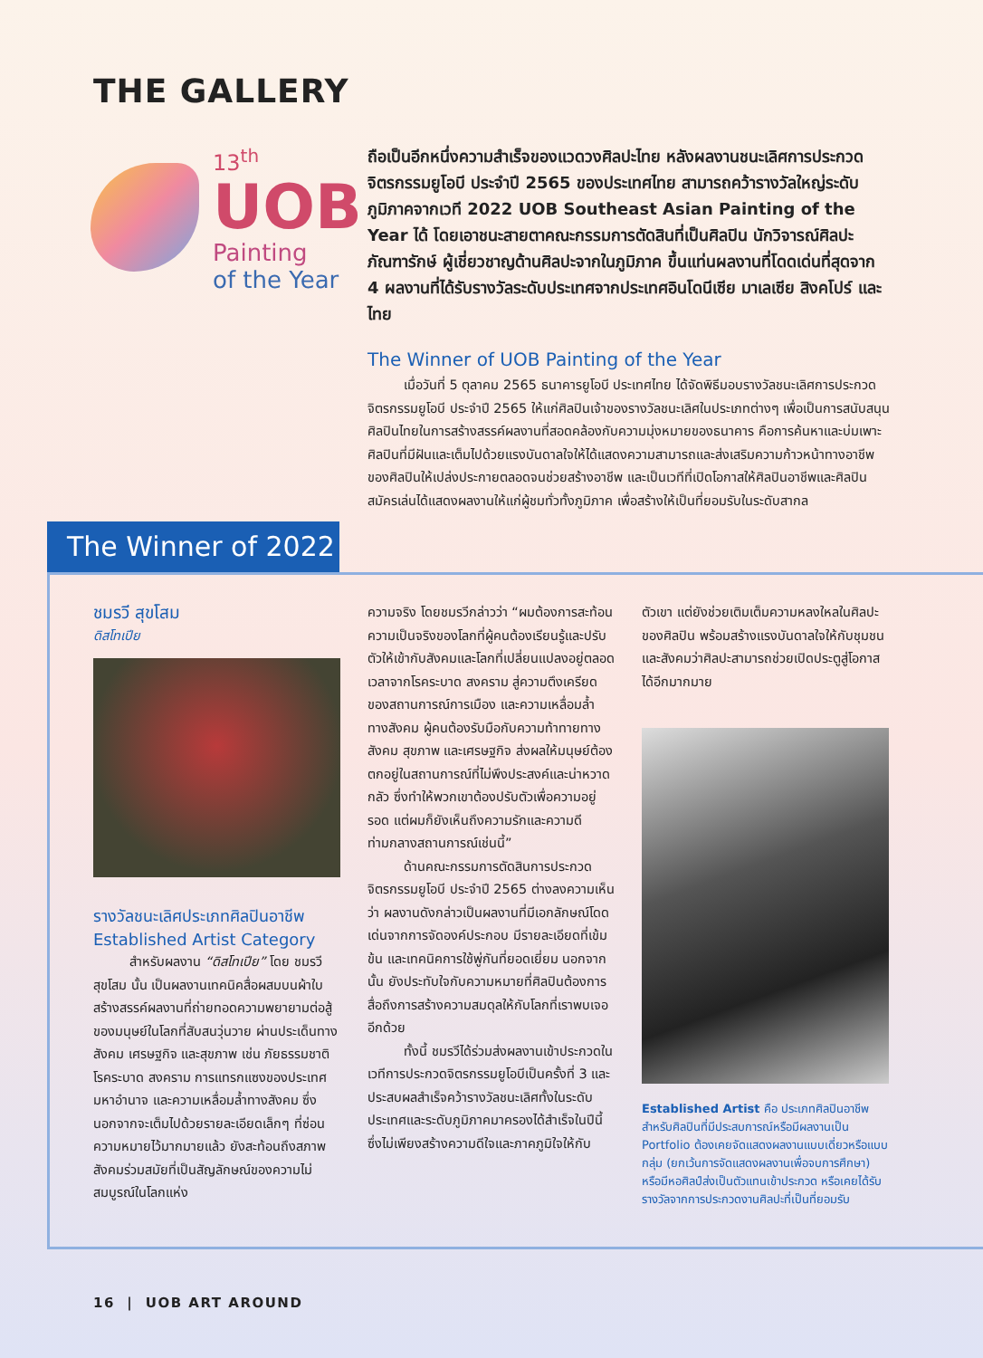THE GALLERY
13<sup>th</sup>
UOB
Painting
of the Year
ถือเป็นอีกหนึ่งความสำเร็จของแวดวงศิลปะไทย หลังผลงานชนะเลิศการประกวดจิตรกรรมยูโอบี ประจำปี 2565 ของประเทศไทย สามารถคว้ารางวัลใหญ่ระดับภูมิภาคจากเวที 2022 UOB Southeast Asian Painting of the Year ได้ โดยเอาชนะสายตาคณะกรรมการตัดสินที่เป็นศิลปิน นักวิจารณ์ศิลปะ ภัณฑารักษ์ ผู้เชี่ยวชาญด้านศิลปะจากในภูมิภาค ขึ้นแท่นผลงานที่โดดเด่นที่สุดจาก 4 ผลงานที่ได้รับรางวัลระดับประเทศจากประเทศอินโดนีเซีย มาเลเซีย สิงคโปร์ และไทย
The Winner of UOB Painting of the Year
เมื่อวันที่ 5 ตุลาคม 2565 ธนาคารยูโอบี ประเทศไทย ได้จัดพิธีมอบรางวัลชนะเลิศการประกวดจิตรกรรมยูโอบี ประจำปี 2565 ให้แก่ศิลปินเจ้าของรางวัลชนะเลิศในประเภทต่างๆ เพื่อเป็นการสนับสนุนศิลปินไทยในการสร้างสรรค์ผลงานที่สอดคล้องกับความมุ่งหมายของธนาคาร คือการค้นหาและบ่มเพาะศิลปินที่มีฝันและเต็มไปด้วยแรงบันดาลใจให้ได้แสดงความสามารถและส่งเสริมความก้าวหน้าทางอาชีพของศิลปินให้เปล่งประกายตลอดจนช่วยสร้างอาชีพ และเป็นเวทีที่เปิดโอกาสให้ศิลปินอาชีพและศิลปินสมัครเล่นได้แสดงผลงานให้แก่ผู้ชมทั่วทั้งภูมิภาค เพื่อสร้างให้เป็นที่ยอมรับในระดับสากล
The Winner of 2022
ชมรวี สุขโสม
ดิสโทเปีย
รางวัลชนะเลิศประเภทศิลปินอาชีพ
Established Artist Category
สำหรับผลงาน “ดิสโทเปีย” โดย ชมรวี สุขโสม นั้น เป็นผลงานเทคนิคสื่อผสมบนผ้าใบ สร้างสรรค์ผลงานที่ถ่ายทอดความพยายามต่อสู้ของมนุษย์ในโลกที่สับสนวุ่นวาย ผ่านประเด็นทางสังคม เศรษฐกิจ และสุขภาพ เช่น ภัยธรรมชาติ โรคระบาด สงคราม การแทรกแซงของประเทศมหาอำนาจ และความเหลื่อมล้ำทางสังคม ซึ่งนอกจากจะเต็มไปด้วยรายละเอียดเล็กๆ ที่ซ่อนความหมายไว้มากมายแล้ว ยังสะท้อนถึงสภาพสังคมร่วมสมัยที่เป็นสัญลักษณ์ของความไม่สมบูรณ์ในโลกแห่ง
ความจริง โดยชมรวีกล่าวว่า “ผมต้องการสะท้อนความเป็นจริงของโลกที่ผู้คนต้องเรียนรู้และปรับตัวให้เข้ากับสังคมและโลกที่เปลี่ยนแปลงอยู่ตลอดเวลาจากโรคระบาด สงคราม สู่ความตึงเครียดของสถานการณ์การเมือง และความเหลื่อมล้ำทางสังคม ผู้คนต้องรับมือกับความท้าทายทางสังคม สุขภาพ และเศรษฐกิจ ส่งผลให้มนุษย์ต้องตกอยู่ในสถานการณ์ที่ไม่พึงประสงค์และน่าหวาดกลัว ซึ่งทำให้พวกเขาต้องปรับตัวเพื่อความอยู่รอด แต่ผมก็ยังเห็นถึงความรักและความดีท่ามกลางสถานการณ์เช่นนี้”
ด้านคณะกรรมการตัดสินการประกวดจิตรกรรมยูโอบี ประจำปี 2565 ต่างลงความเห็นว่า ผลงานดังกล่าวเป็นผลงานที่มีเอกลักษณ์โดดเด่นจากการจัดองค์ประกอบ มีรายละเอียดที่เข้มข้น และเทคนิคการใช้พู่กันที่ยอดเยี่ยม นอกจากนั้น ยังประทับใจกับความหมายที่ศิลปินต้องการสื่อถึงการสร้างความสมดุลให้กับโลกที่เราพบเจออีกด้วย
ทั้งนี้ ชมรวีได้ร่วมส่งผลงานเข้าประกวดในเวทีการประกวดจิตรกรรมยูโอบีเป็นครั้งที่ 3 และประสบผลสำเร็จคว้ารางวัลชนะเลิศทั้งในระดับประเทศและระดับภูมิภาคมาครองได้สำเร็จในปีนี้ ซึ่งไม่เพียงสร้างความดีใจและภาคภูมิใจให้กับ
ตัวเขา แต่ยังช่วยเติมเต็มความหลงใหลในศิลปะของศิลปิน พร้อมสร้างแรงบันดาลใจให้กับชุมชนและสังคมว่าศิลปะสามารถช่วยเปิดประตูสู่โอกาสได้อีกมากมาย
Established Artist คือ ประเภทศิลปินอาชีพสำหรับศิลปินที่มีประสบการณ์หรือมีผลงานเป็น Portfolio ต้องเคยจัดแสดงผลงานแบบเดี่ยวหรือแบบกลุ่ม (ยกเว้นการจัดแสดงผลงานเพื่อจบการศึกษา) หรือมีหอศิลป์ส่งเป็นตัวแทนเข้าประกวด หรือเคยได้รับรางวัลจากการประกวดงานศิลปะที่เป็นที่ยอมรับ
16 | UOB ART AROUND